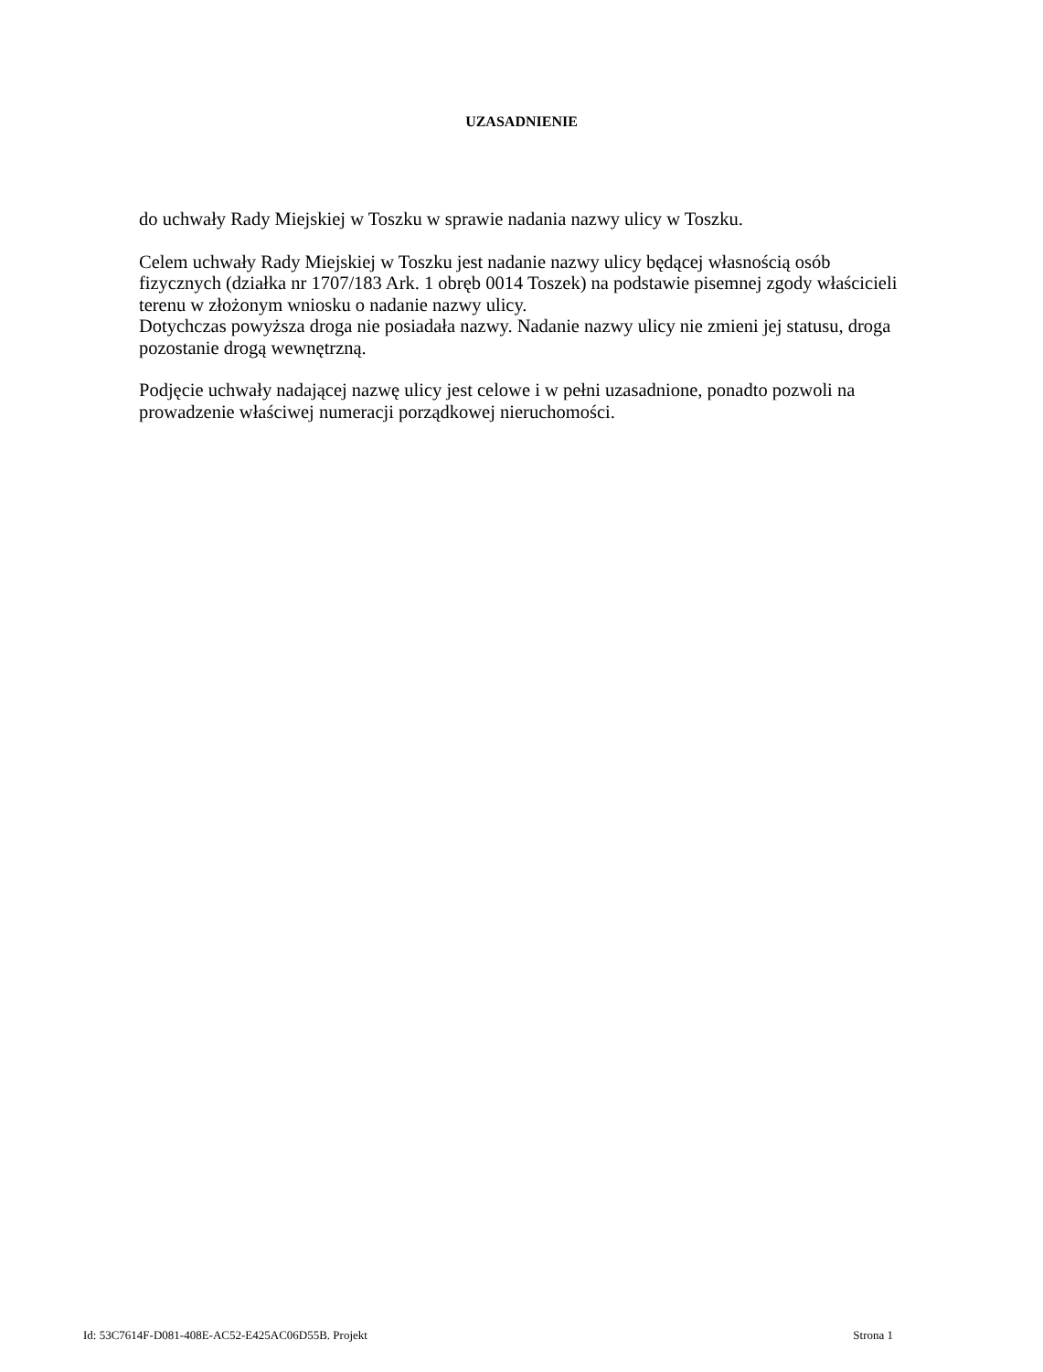UZASADNIENIE
do uchwały Rady Miejskiej w Toszku w sprawie nadania nazwy ulicy w Toszku.
Celem uchwały Rady Miejskiej w Toszku jest nadanie nazwy ulicy będącej własnością osób fizycznych (działka nr 1707/183 Ark. 1 obręb 0014 Toszek) na podstawie pisemnej zgody właścicieli terenu w złożonym wniosku o nadanie nazwy ulicy.
Dotychczas powyższa droga nie posiadała nazwy. Nadanie nazwy ulicy nie zmieni jej statusu, droga pozostanie drogą wewnętrzną.
Podjęcie uchwały nadającej nazwę ulicy jest celowe i w pełni uzasadnione, ponadto pozwoli na prowadzenie właściwej numeracji porządkowej nieruchomości.
Id: 53C7614F-D081-408E-AC52-E425AC06D55B. Projekt Strona 1